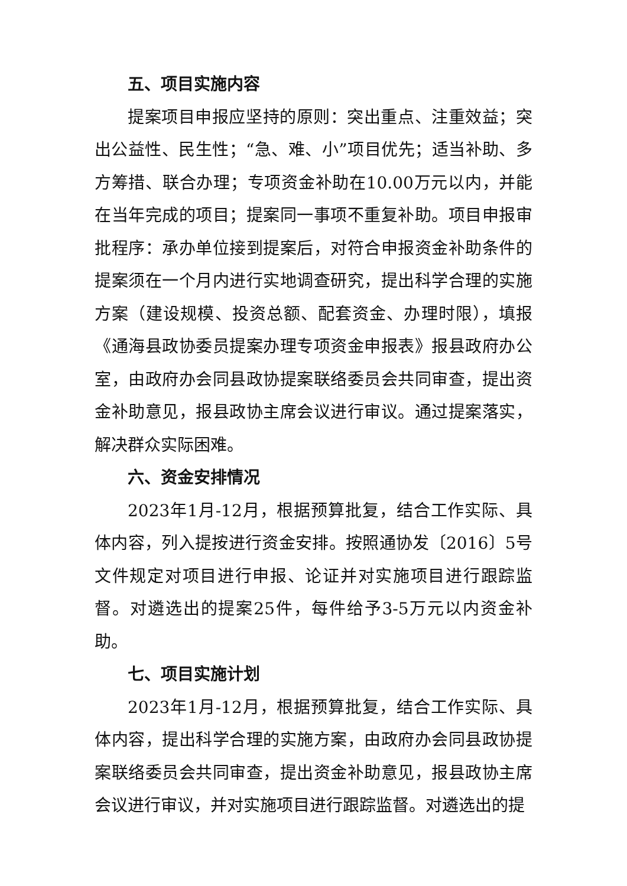五、项目实施内容
提案项目申报应坚持的原则：突出重点、注重效益；突出公益性、民生性；“急、难、小”项目优先；适当补助、多方筹措、联合办理；专项资金补助在10.00万元以内，并能在当年完成的项目；提案同一事项不重复补助。项目申报审批程序：承办单位接到提案后，对符合申报资金补助条件的提案须在一个月内进行实地调查研究，提出科学合理的实施方案（建设规模、投资总额、配套资金、办理时限），填报《通海县政协委员提案办理专项资金申报表》报县政府办公室，由政府办会同县政协提案联络委员会共同审查，提出资金补助意见，报县政协主席会议进行审议。通过提案落实，解决群众实际困难。
六、资金安排情况
2023年1月-12月，根据预算批复，结合工作实际、具体内容，列入提按进行资金安排。按照通协发〔2016〕5号文件规定对项目进行申报、论证并对实施项目进行跟踪监督。对遴选出的提案25件，每件给予3-5万元以内资金补助。
七、项目实施计划
2023年1月-12月，根据预算批复，结合工作实际、具体内容，提出科学合理的实施方案，由政府办会同县政协提案联络委员会共同审查，提出资金补助意见，报县政协主席会议进行审议，并对实施项目进行跟踪监督。对遴选出的提